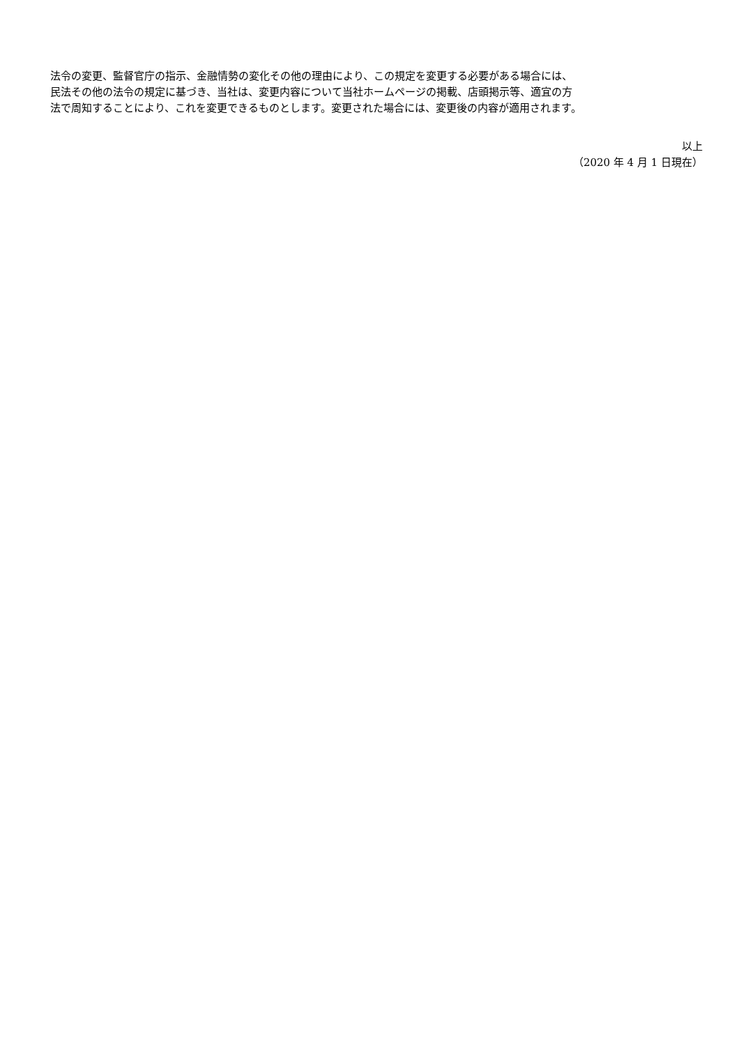法令の変更、監督官庁の指示、金融情勢の変化その他の理由により、この規定を変更する必要がある場合には、
民法その他の法令の規定に基づき、当社は、変更内容について当社ホームページの掲載、店頭掲示等、適宜の方
法で周知することにより、これを変更できるものとします。変更された場合には、変更後の内容が適用されます。
以上
（2020 年 4 月 1 日現在）